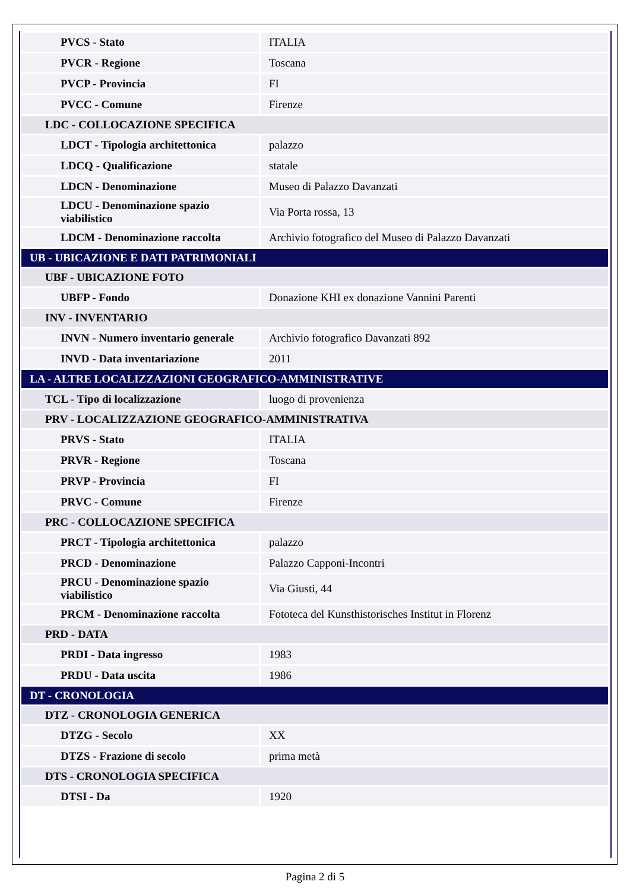| PVCS - Stato | ITALIA |
| PVCR - Regione | Toscana |
| PVCP - Provincia | FI |
| PVCC - Comune | Firenze |
| LDC - COLLOCAZIONE SPECIFICA | |
| LDCT - Tipologia architettonica | palazzo |
| LDCQ - Qualificazione | statale |
| LDCN - Denominazione | Museo di Palazzo Davanzati |
| LDCU - Denominazione spazio viabilistico | Via Porta rossa, 13 |
| LDCM - Denominazione raccolta | Archivio fotografico del Museo di Palazzo Davanzati |
| UB - UBICAZIONE E DATI PATRIMONIALI | |
| UBF - UBICAZIONE FOTO | |
| UBFP - Fondo | Donazione KHI ex donazione Vannini Parenti |
| INV - INVENTARIO | |
| INVN - Numero inventario generale | Archivio fotografico Davanzati 892 |
| INVD - Data inventariazione | 2011 |
| LA - ALTRE LOCALIZZAZIONI GEOGRAFICO-AMMINISTRATIVE | |
| TCL - Tipo di localizzazione | luogo di provenienza |
| PRV - LOCALIZZAZIONE GEOGRAFICO-AMMINISTRATIVA | |
| PRVS - Stato | ITALIA |
| PRVR - Regione | Toscana |
| PRVP - Provincia | FI |
| PRVC - Comune | Firenze |
| PRC - COLLOCAZIONE SPECIFICA | |
| PRCT - Tipologia architettonica | palazzo |
| PRCD - Denominazione | Palazzo Capponi-Incontri |
| PRCU - Denominazione spazio viabilistico | Via Giusti, 44 |
| PRCM - Denominazione raccolta | Fototeca del Kunsthistorisches Institut in Florenz |
| PRD - DATA | |
| PRDI - Data ingresso | 1983 |
| PRDU - Data uscita | 1986 |
| DT - CRONOLOGIA | |
| DTZ - CRONOLOGIA GENERICA | |
| DTZG - Secolo | XX |
| DTZS - Frazione di secolo | prima metà |
| DTS - CRONOLOGIA SPECIFICA | |
| DTSI - Da | 1920 |
Pagina 2 di 5